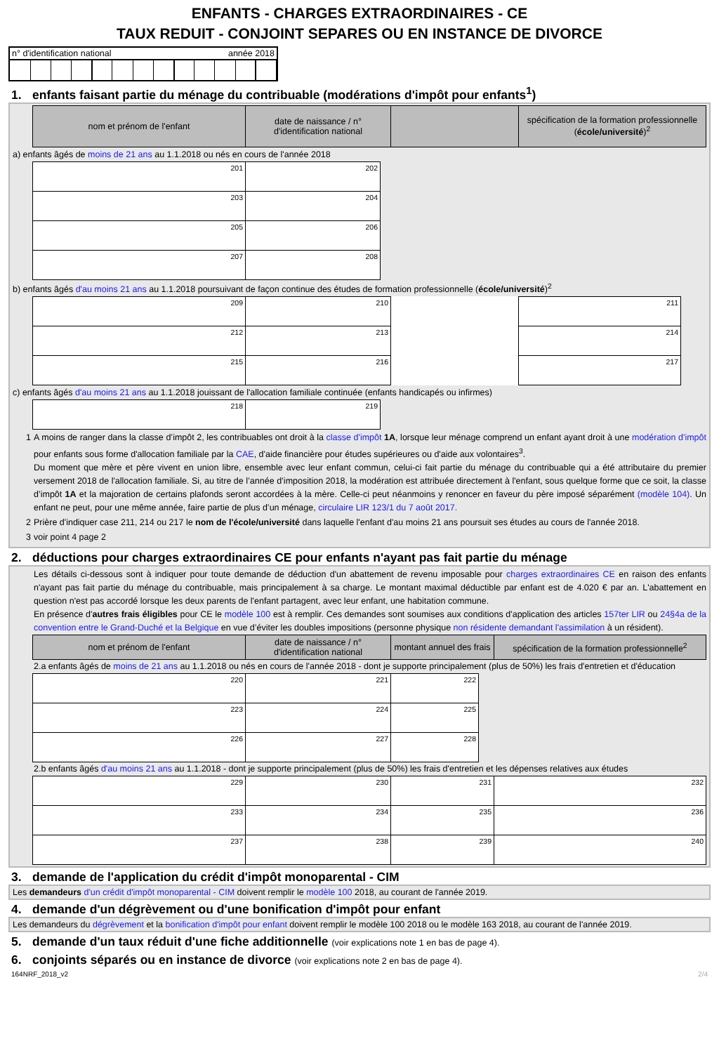ENFANTS - CHARGES EXTRAORDINAIRES - CE
TAUX REDUIT - CONJOINT SEPARES OU EN INSTANCE DE DIVORCE
n° d'identification national année 2018
1. enfants faisant partie du ménage du contribuable (modérations d'impôt pour enfants<sup>1</sup>)
| nom et prénom de l'enfant | date de naissance / n° d'identification national | | spécification de la formation professionnelle ( école/université )<sup>2</sup> |
| --- | --- | --- | --- |
a) enfants âgés de moins de 21 ans au 1.1.2018 ou nés en cours de l'année 2018
| 201 | 202 |
| 203 | 204 |
| 205 | 206 |
| 207 | 208 |
b) enfants âgés d'au moins 21 ans au 1.1.2018 poursuivant de façon continue des études de formation professionnelle (école/université)<sup>2</sup>
| 209 | 210 | | 211 |
| 212 | 213 | | 214 |
| 215 | 216 | | 217 |
c) enfants âgés d'au moins 21 ans au 1.1.2018 jouissant de l'allocation familiale continuée (enfants handicapés ou infirmes)
| 218 | 219 |
1 A moins de ranger dans la classe d’impôt 2, les contribuables ont droit à la classe d'impôt 1A, lorsque leur ménage comprend un enfant ayant droit à une modération d'impôt pour enfants sous forme d'allocation familiale par la CAE, d'aide financière pour études supérieures ou d'aide aux volontaires<sup>3</sup>.
Du moment que mère et père vivent en union libre, ensemble avec leur enfant commun, celui-ci fait partie du ménage du contribuable qui a été attributaire du premier versement 2018 de l'allocation familiale. Si, au titre de l’année d’imposition 2018, la modération est attribuée directement à l'enfant, sous quelque forme que ce soit, la classe d’impôt 1A et la majoration de certains plafonds seront accordées à la mère. Celle-ci peut néanmoins y renoncer en faveur du père imposé séparément (modèle 104). Un enfant ne peut, pour une même année, faire partie de plus d’un ménage, circulaire LIR 123/1 du 7 août 2017.
2 Prière d'indiquer case 211, 214 ou 217 le nom de l'école/université dans laquelle l'enfant d'au moins 21 ans poursuit ses études au cours de l'année 2018.
3 voir point 4 page 2
2. déductions pour charges extraordinaires CE pour enfants n'ayant pas fait partie du ménage
Les détails ci-dessous sont à indiquer pour toute demande de déduction d'un abattement de revenu imposable pour charges extraordinaires CE en raison des enfants n'ayant pas fait partie du ménage du contribuable, mais principalement à sa charge. Le montant maximal déductible par enfant est de 4.020 € par an. L'abattement en question n'est pas accordé lorsque les deux parents de l'enfant partagent, avec leur enfant, une habitation commune.
En présence d'autres frais éligibles pour CE le modèle 100 est à remplir. Ces demandes sont soumises aux conditions d'application des articles 157ter LIR ou 24§4a de la convention entre le Grand-Duché et la Belgique en vue d’éviter les doubles impositions (personne physique non résidente demandant l'assimilation à un résident).
| nom et prénom de l'enfant | date de naissance / n° d'identification national | montant annuel des frais | spécification de la formation professionnelle<sup>2</sup> |
| --- | --- | --- | --- |
2.a enfants âgés de moins de 21 ans au 1.1.2018 ou nés en cours de l'année 2018 - dont je supporte principalement (plus de 50%) les frais d'entretien et d'éducation
| 220 | 221 | 222 |
| 223 | 224 | 225 |
| 226 | 227 | 228 |
2.b enfants âgés d'au moins 21 ans au 1.1.2018 - dont je supporte principalement (plus de 50%) les frais d'entretien et les dépenses relatives aux études
| 229 | 230 | 231 | 232 |
| 233 | 234 | 235 | 236 |
| 237 | 238 | 239 | 240 |
3. demande de l'application du crédit d'impôt monoparental - CIM
Les demandeurs d'un crédit d'impôt monoparental - CIM doivent remplir le modèle 100 2018, au courant de l'année 2019.
4. demande d'un dégrèvement ou d'une bonification d'impôt pour enfant
Les demandeurs du dégrèvement et la bonification d'impôt pour enfant doivent remplir le modèle 100 2018 ou le modèle 163 2018, au courant de l'année 2019.
5. demande d'un taux réduit d'une fiche additionnelle (voir explications note 1 en bas de page 4).
6. conjoints séparés ou en instance de divorce (voir explications note 2 en bas de page 4).
164NRF_2018_v2 2/4